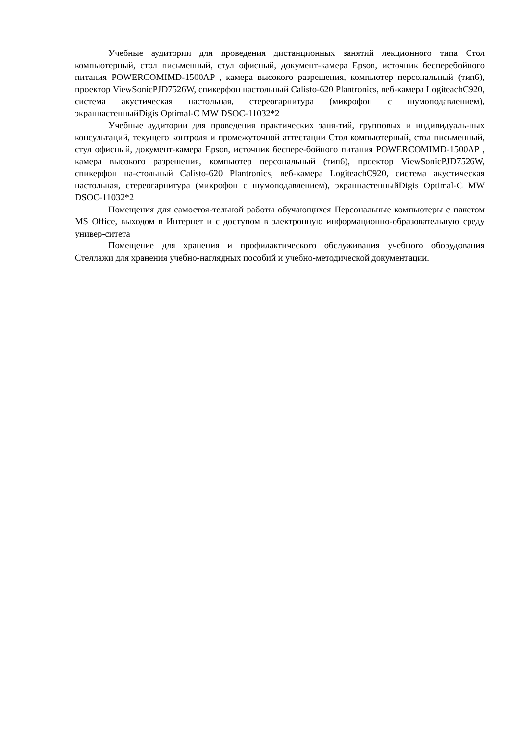Учебные аудитории для проведения дистанционных занятий лекционного типа Стол компьютерный, стол письменный, стул офисный, документ-камера Epson, источник бесперебойного питания POWERCOMIMD-1500AP , камера высокого разрешения, компьютер персональный (тип6), проектор ViewSonicPJD7526W, спикерфон настольный Calisto-620 Plantronics, веб-камера LogiteachC920, система акустическая настольная, стереогарнитура (микрофон с шумоподавлением), экраннастенныйDigis Optimal-C MW DSOC-11032*2
Учебные аудитории для проведения практических заня-тий, групповых и индивидуаль-ных консультаций, текущего контроля и промежуточной аттестации Стол компьютерный, стол письменный, стул офисный, документ-камера Epson, источник беспере-бойного питания POWERCOMIMD-1500AP , камера высокого разрешения, компьютер персональный (тип6), проектор ViewSonicPJD7526W, спикерфон на-стольный Calisto-620 Plantronics, веб-камера LogiteachC920, система акустическая настольная, стереогарнитура (микрофон с шумоподавлением), экраннастенныйDigis Optimal-C MW DSOC-11032*2
Помещения для самостоя-тельной работы обучающихся Персональные компьютеры с пакетом MS Office, выходом в Интернет и с доступом в электронную информационно-образовательную среду универ-ситета
Помещение для хранения и профилактического обслуживания учебного оборудования Стеллажи для хранения учебно-наглядных пособий и учебно-методической документации.